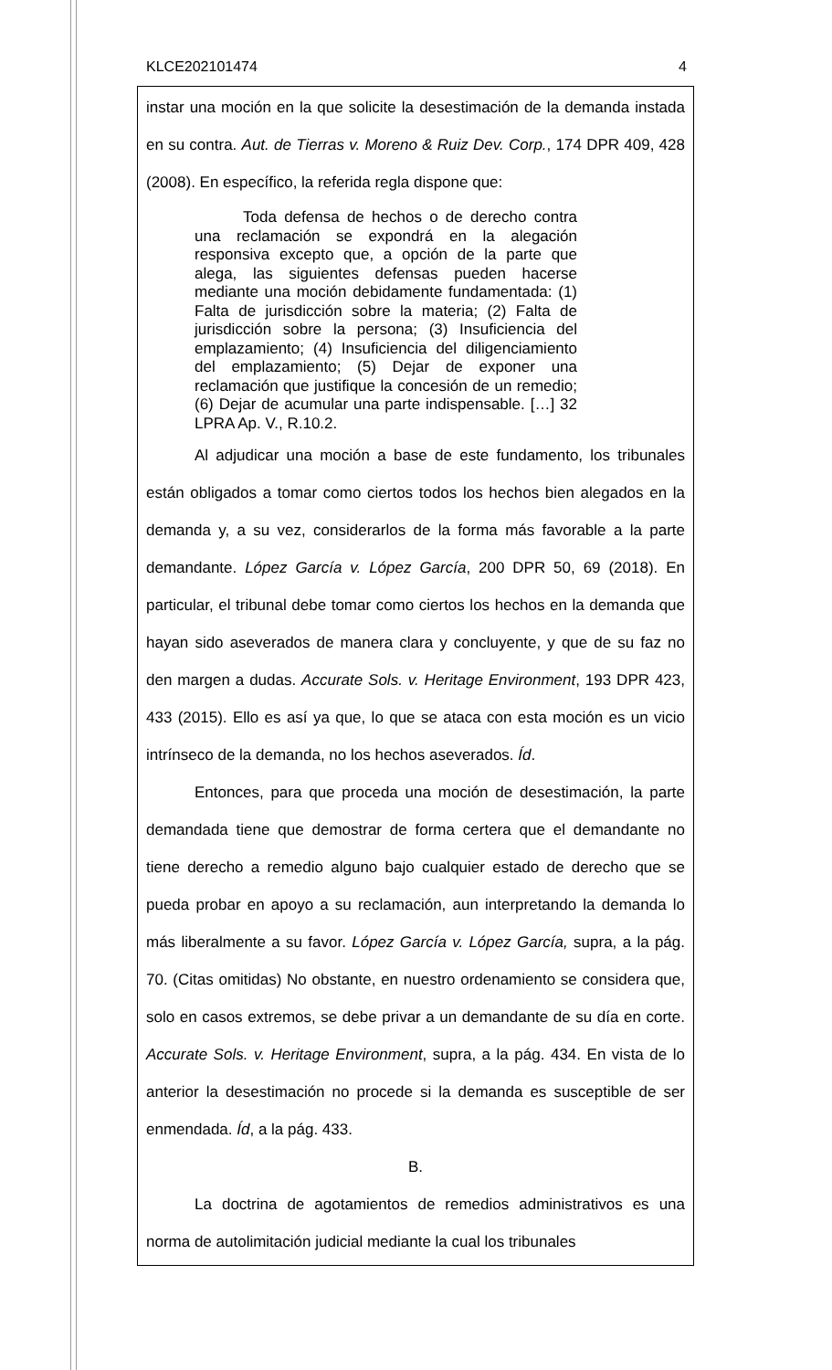KLCE202101474 4
instar una moción en la que solicite la desestimación de la demanda instada en su contra. Aut. de Tierras v. Moreno & Ruiz Dev. Corp., 174 DPR 409, 428 (2008). En específico, la referida regla dispone que:
Toda defensa de hechos o de derecho contra una reclamación se expondrá en la alegación responsiva excepto que, a opción de la parte que alega, las siguientes defensas pueden hacerse mediante una moción debidamente fundamentada: (1) Falta de jurisdicción sobre la materia; (2) Falta de jurisdicción sobre la persona; (3) Insuficiencia del emplazamiento; (4) Insuficiencia del diligenciamiento del emplazamiento; (5) Dejar de exponer una reclamación que justifique la concesión de un remedio; (6) Dejar de acumular una parte indispensable. […] 32 LPRA Ap. V., R.10.2.
Al adjudicar una moción a base de este fundamento, los tribunales están obligados a tomar como ciertos todos los hechos bien alegados en la demanda y, a su vez, considerarlos de la forma más favorable a la parte demandante. López García v. López García, 200 DPR 50, 69 (2018). En particular, el tribunal debe tomar como ciertos los hechos en la demanda que hayan sido aseverados de manera clara y concluyente, y que de su faz no den margen a dudas. Accurate Sols. v. Heritage Environment, 193 DPR 423, 433 (2015). Ello es así ya que, lo que se ataca con esta moción es un vicio intrínseco de la demanda, no los hechos aseverados. Íd.
Entonces, para que proceda una moción de desestimación, la parte demandada tiene que demostrar de forma certera que el demandante no tiene derecho a remedio alguno bajo cualquier estado de derecho que se pueda probar en apoyo a su reclamación, aun interpretando la demanda lo más liberalmente a su favor. López García v. López García, supra, a la pág. 70. (Citas omitidas) No obstante, en nuestro ordenamiento se considera que, solo en casos extremos, se debe privar a un demandante de su día en corte. Accurate Sols. v. Heritage Environment, supra, a la pág. 434. En vista de lo anterior la desestimación no procede si la demanda es susceptible de ser enmendada. Íd, a la pág. 433.
B.
La doctrina de agotamientos de remedios administrativos es una norma de autolimitación judicial mediante la cual los tribunales